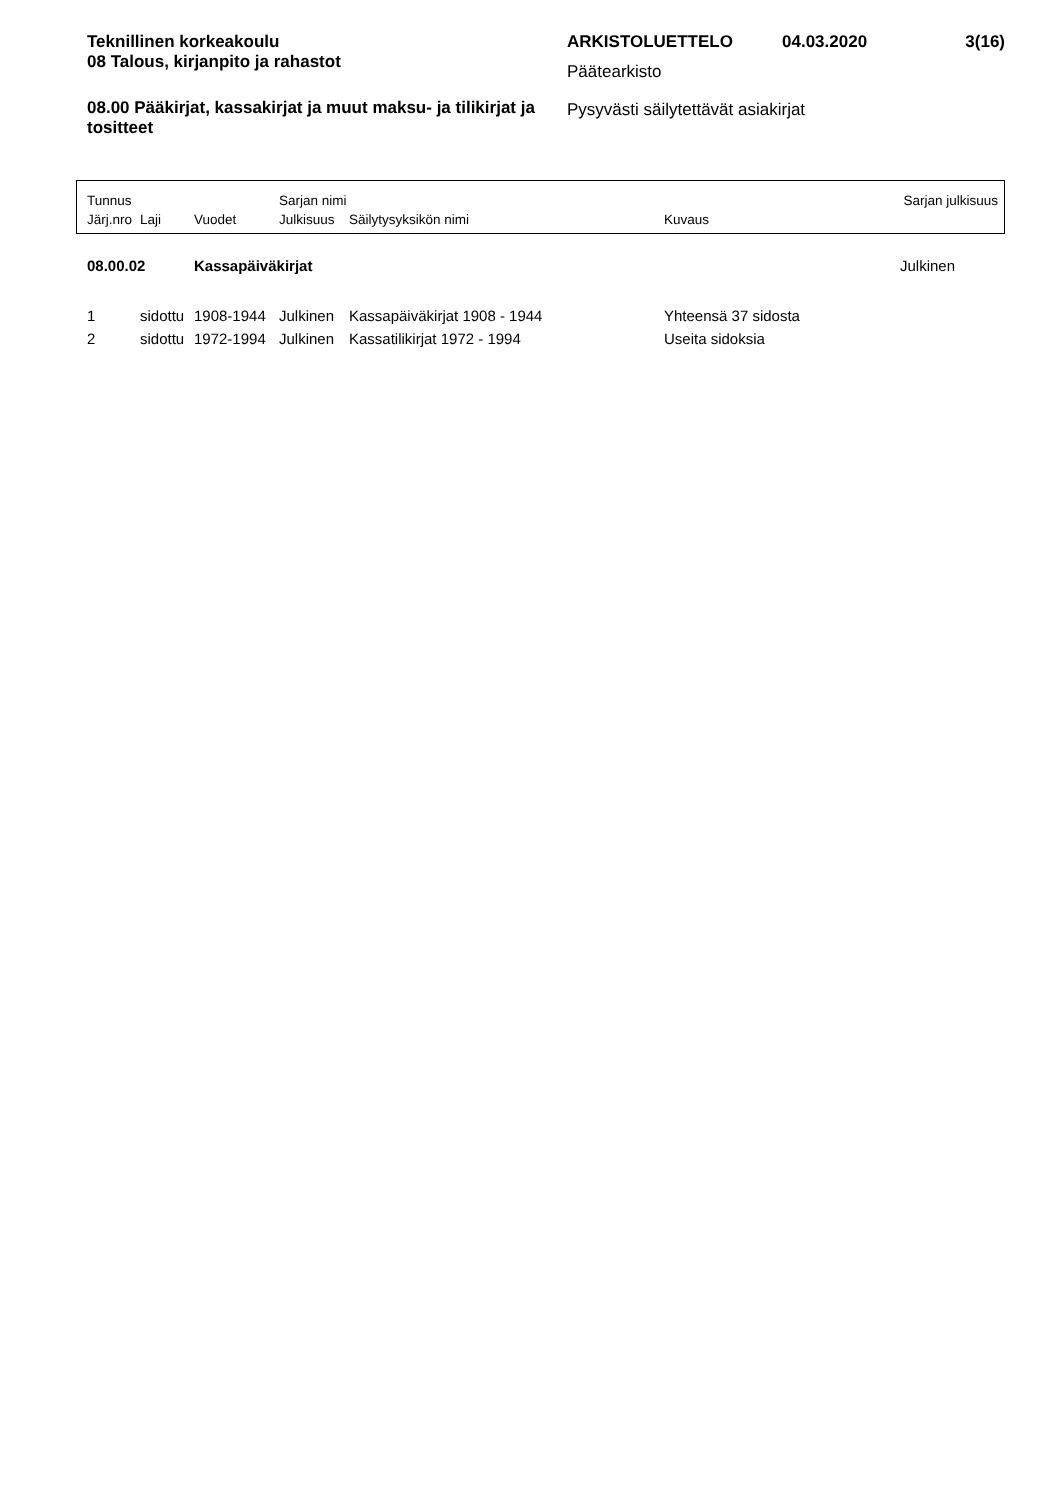Teknillinen korkeakoulu
08 Talous, kirjanpito ja rahastot
08.00 Pääkirjat, kassakirjat ja muut maksu- ja tilikirjat ja tositteet
ARKISTOLUETTELO 04.03.2020 3(16)
Päätearkisto
Pysyvästi säilytettävät asiakirjat
| Tunnus | | | Sarjan nimi | | | Sarjan julkisuus |
| Järj.nro | Laji | Vuodet | Julkisuus | Säilytysyksikön nimi | Kuvaus | |
| 08.00.02 | | Kassapäiväkirjat | | | | Julkinen |
| 1 | sidottu | 1908-1944 | Julkinen | Kassapäiväkirjat 1908 - 1944 | Yhteensä 37 sidosta | |
| 2 | sidottu | 1972-1994 | Julkinen | Kassatilikirjat 1972 - 1994 | Useita sidoksia | |